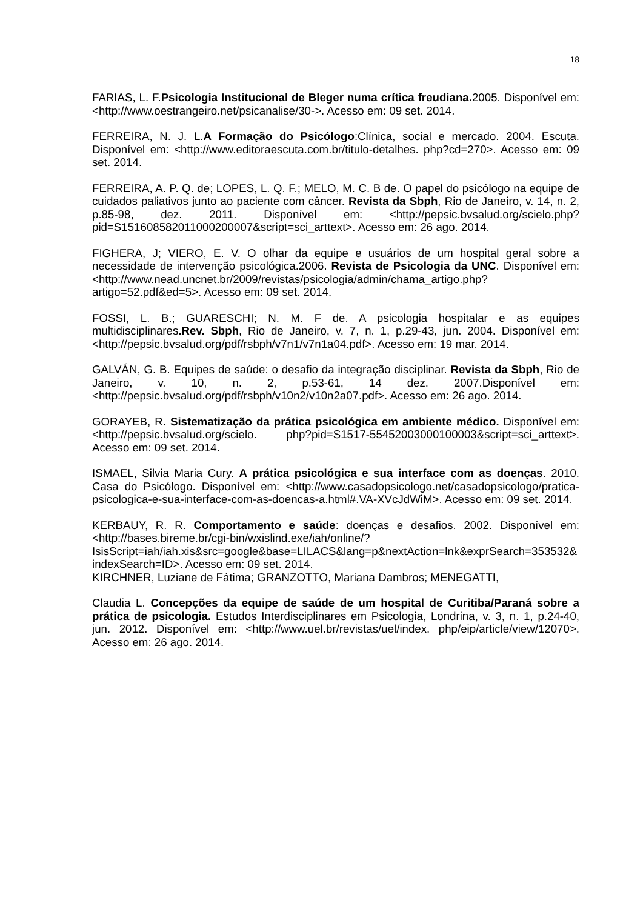18
FARIAS, L. F.Psicologia Institucional de Bleger numa crítica freudiana. 2005. Disponível em: <http://www.oestrangeiro.net/psicanalise/30->. Acesso em: 09 set. 2014.
FERREIRA, N. J. L.A Formação do Psicólogo:Clínica, social e mercado. 2004. Escuta. Disponível em: <http://www.editoraescuta.com.br/titulo-detalhes. php?cd=270>. Acesso em: 09 set. 2014.
FERREIRA, A. P. Q. de; LOPES, L. Q. F.; MELO, M. C. B de. O papel do psicólogo na equipe de cuidados paliativos junto ao paciente com câncer. Revista da Sbph, Rio de Janeiro, v. 14, n. 2, p.85-98, dez. 2011. Disponível em: <http://pepsic.bvsalud.org/scielo.php?pid=S151608582011000200007&script=sci_arttext>. Acesso em: 26 ago. 2014.
FIGHERA, J; VIERO, E. V. O olhar da equipe e usuários de um hospital geral sobre a necessidade de intervenção psicológica.2006. Revista de Psicologia da UNC. Disponível em: <http://www.nead.uncnet.br/2009/revistas/psicologia/admin/chama_artigo.php?artigo=52.pdf&ed=5>. Acesso em: 09 set. 2014.
FOSSI, L. B.; GUARESCHI; N. M. F de. A psicologia hospitalar e as equipes multidisciplinares.Rev. Sbph, Rio de Janeiro, v. 7, n. 1, p.29-43, jun. 2004. Disponível em: <http://pepsic.bvsalud.org/pdf/rsbph/v7n1/v7n1a04.pdf>. Acesso em: 19 mar. 2014.
GALVÁN, G. B. Equipes de saúde: o desafio da integração disciplinar. Revista da Sbph, Rio de Janeiro, v. 10, n. 2, p.53-61, 14 dez. 2007.Disponível em: <http://pepsic.bvsalud.org/pdf/rsbph/v10n2/v10n2a07.pdf>. Acesso em: 26 ago. 2014.
GORAYEB, R. Sistematização da prática psicológica em ambiente médico. Disponível em: <http://pepsic.bvsalud.org/scielo. php?pid=S1517-55452003000100003&script=sci_arttext>. Acesso em: 09 set. 2014.
ISMAEL, Silvia Maria Cury. A prática psicológica e sua interface com as doenças. 2010. Casa do Psicólogo. Disponível em: <http://www.casadopsicologo.net/casadopsicologo/pratica-psicologica-e-sua-interface-com-as-doencas-a.html#.VA-XVcJdWiM>. Acesso em: 09 set. 2014.
KERBAUY, R. R. Comportamento e saúde: doenças e desafios. 2002. Disponível em: <http://bases.bireme.br/cgi-bin/wxislind.exe/iah/online/?IsisScript=iah/iah.xis&src=google&base=LILACS&lang=p&nextAction=lnk&exprSearch=353532&indexSearch=ID>. Acesso em: 09 set. 2014.
KIRCHNER, Luziane de Fátima; GRANZOTTO, Mariana Dambros; MENEGATTI,
Claudia L. Concepções da equipe de saúde de um hospital de Curitiba/Paraná sobre a prática de psicologia. Estudos Interdisciplinares em Psicologia, Londrina, v. 3, n. 1, p.24-40, jun. 2012. Disponível em: <http://www.uel.br/revistas/uel/index. php/eip/article/view/12070>. Acesso em: 26 ago. 2014.